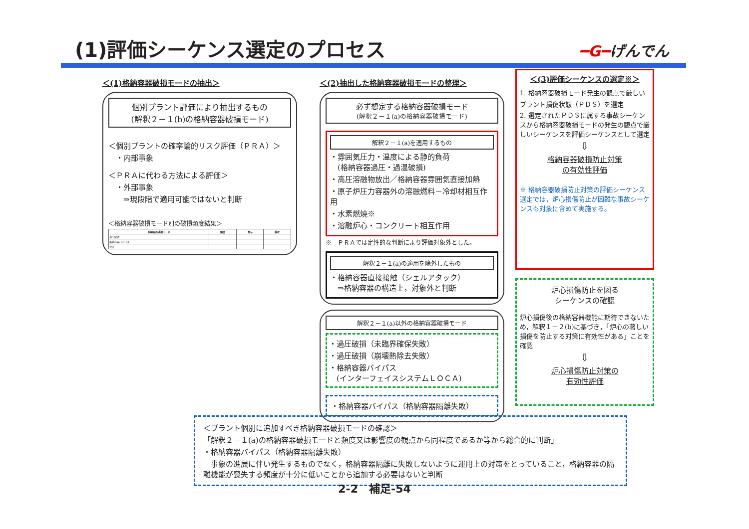(1)評価シーケンス選定のプロセス ━G━げんでん
＜(1)格納容器破損モードの抽出＞
個別プラント評価により抽出するもの
(解釈２－１(b)の格納容器破損モード)
＜個別プラントの確率論的リスク評価（ＰＲＡ）＞
　・内部事象
＜ＰＲＡに代わる方法による評価＞
　・外部事象
　　⇒現段階で適用可能ではないと判断
＜格納容器破損モード別の破損頻度結果＞
| 格納容器破損モード | 頻度 | 寄与 | 備考 |
| --- | --- | --- | --- |
| 過圧破損 | - | - | - |
| 格納容器バイパス | - | - | - |
| 合計 | - | - | - |
＜(2)抽出した格納容器破損モードの整理＞
必ず想定する格納容器破損モード
(解釈２－１(a)の格納容器破損モード)
解釈２－１(a)を適用するもの
・雰囲気圧力・温度による静的負荷
　(格納容器過圧・過温破損)
・高圧溶融物放出／格納容器雰囲気直接加熱
・原子炉圧力容器外の溶融燃料－冷却材相互作用
・水素燃焼※
・溶融炉心・コンクリート相互作用
※　ＰＲＡでは定性的な判断により評価対象外とした。
解釈２－１(a)の適用を除外したもの
・格納容器直接接触（シェルアタック）
　⇒格納容器の構造上，対象外と判断
解釈２－１(a)以外の格納容器破損モード
・過圧破損（未臨界確保失敗）
・過圧破損（崩壊熱除去失敗）
・格納容器バイパス
　(インターフェイスシステムＬＯＣＡ)
・格納容器バイパス（格納容器隔離失敗）
＜(3)評価シーケンスの選定※＞
1. 格納容器破損モード発生の観点で厳しいプラント損傷状態（ＰＤＳ）を選定
2. 選定されたＰＤＳに属する事故シーケンスから格納容器破損モードの発生の観点で厳しいシーケンスを評価シーケンスとして選定
⇩
格納容器破損防止対策
の有効性評価
※ 格納容器破損防止対策の評価シーケンス選定では，炉心損傷防止が困難な事故シーケンスも対象に含めて実施する。
炉心損傷防止を図る
シーケンスの確認
炉心損傷後の格納容器機能に期待できないため，解釈１－２(b)に基づき，「炉心の著しい損傷を防止する対策に有効性がある」ことを確認
⇩
炉心損傷防止対策の
有効性評価
＜プラント個別に追加すべき格納容器破損モードの確認＞
「解釈２－１(a)の格納容器破損モードと頻度又は影響度の観点から同程度であるか等から総合的に判断」
・格納容器バイパス（格納容器隔離失敗）
　事象の進展に伴い発生するものでなく，格納容器隔離に失敗しないように運用上の対策をとっていること，格納容器の隔離機能が喪失する頻度が十分に低いことから追加する必要はないと判断
2-2　補足-54